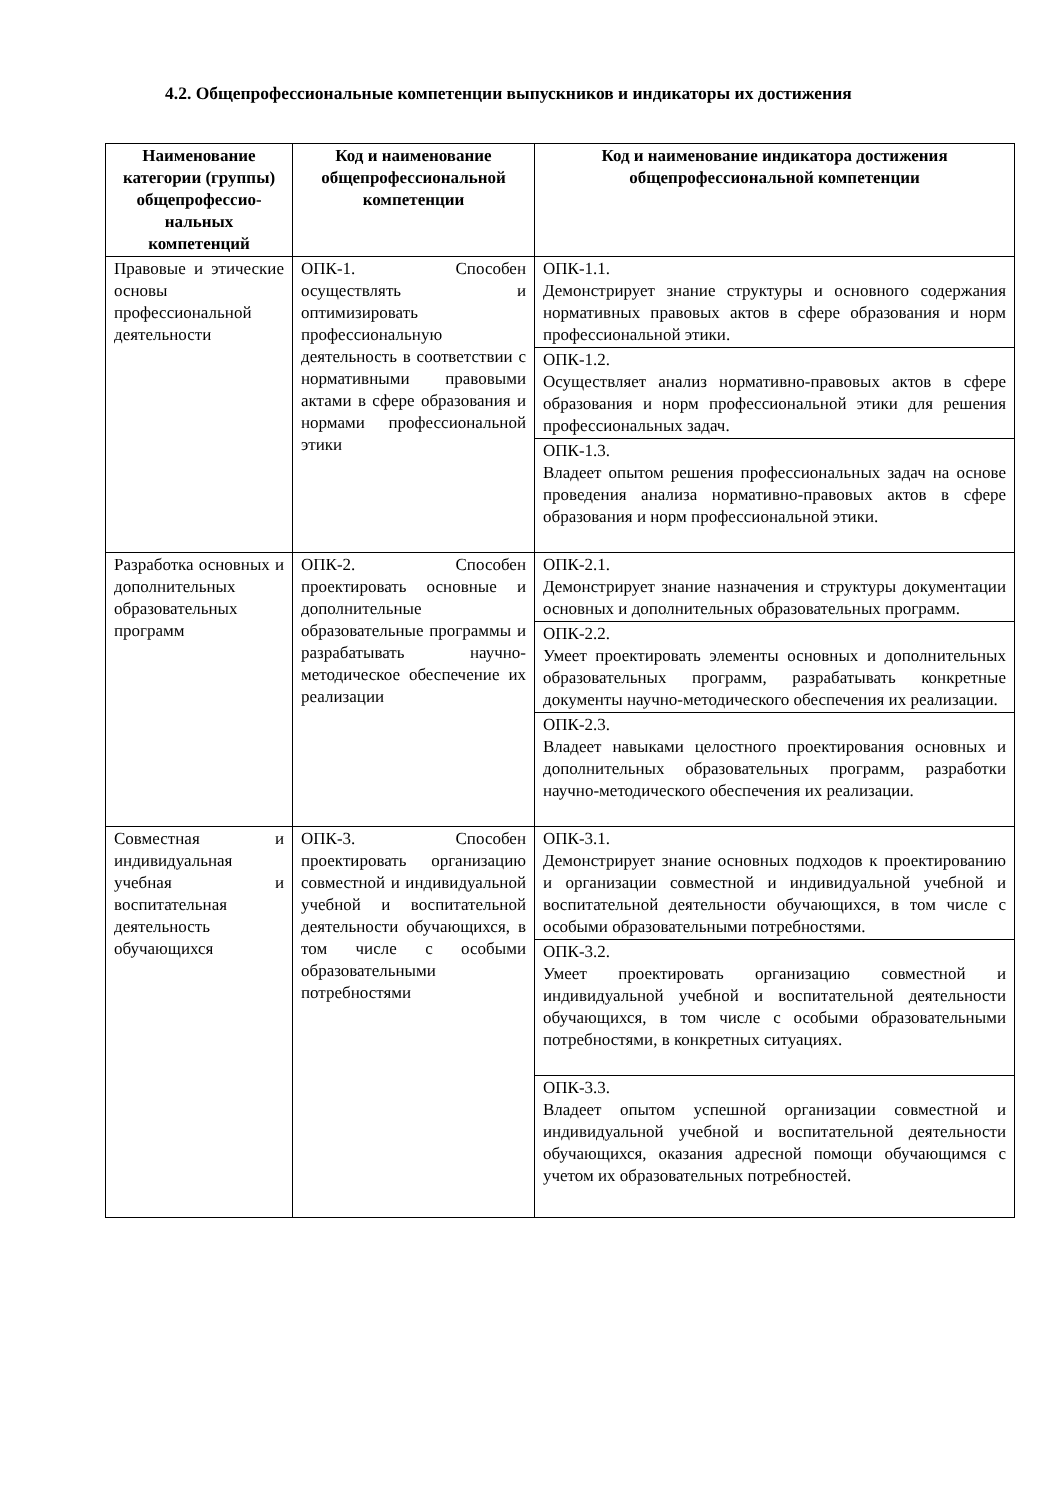4.2. Общепрофессиональные компетенции выпускников и индикаторы их достижения
| Наименование категории (группы) общепрофессио-нальных компетенций | Код и наименование общепрофессиональной компетенции | Код и наименование индикатора достижения общепрофессиональной компетенции |
| --- | --- | --- |
| Правовые и этические основы профессиональной деятельности | ОПК-1. Способен осуществлять и оптимизировать профессиональную деятельность в соответствии с нормативными правовыми актами в сфере образования и нормами профессиональной этики | ОПК-1.1. Демонстрирует знание структуры и основного содержания нормативных правовых актов в сфере образования и норм профессиональной этики. |
| | | ОПК-1.2. Осуществляет анализ нормативно-правовых актов в сфере образования и норм профессиональной этики для решения профессиональных задач. |
| | | ОПК-1.3. Владеет опытом решения профессиональных задач на основе проведения анализа нормативно-правовых актов в сфере образования и норм профессиональной этики. |
| Разработка основных и дополнительных образовательных программ | ОПК-2. Способен проектировать основные и дополнительные образовательные программы и разрабатывать научно-методическое обеспечение их реализации | ОПК-2.1. Демонстрирует знание назначения и структуры документации основных и дополнительных образовательных программ. |
| | | ОПК-2.2. Умеет проектировать элементы основных и дополнительных образовательных программ, разрабатывать конкретные документы научно-методического обеспечения их реализации. |
| | | ОПК-2.3. Владеет навыками целостного проектирования основных и дополнительных образовательных программ, разработки научно-методического обеспечения их реализации. |
| Совместная и индивидуальная учебная и воспитательная деятельность обучающихся | ОПК-3. Способен проектировать организацию совместной и индивидуальной учебной и воспитательной деятельности обучающихся, в том числе с особыми образовательными потребностями | ОПК-3.1. Демонстрирует знание основных подходов к проектированию и организации совместной и индивидуальной учебной и воспитательной деятельности обучающихся, в том числе с особыми образовательными потребностями. |
| | | ОПК-3.2. Умеет проектировать организацию совместной и индивидуальной учебной и воспитательной деятельности обучающихся, в том числе с особыми образовательными потребностями, в конкретных ситуациях. |
| | | ОПК-3.3. Владеет опытом успешной организации совместной и индивидуальной учебной и воспитательной деятельности обучающихся, оказания адресной помощи обучающимся с учетом их образовательных потребностей. |